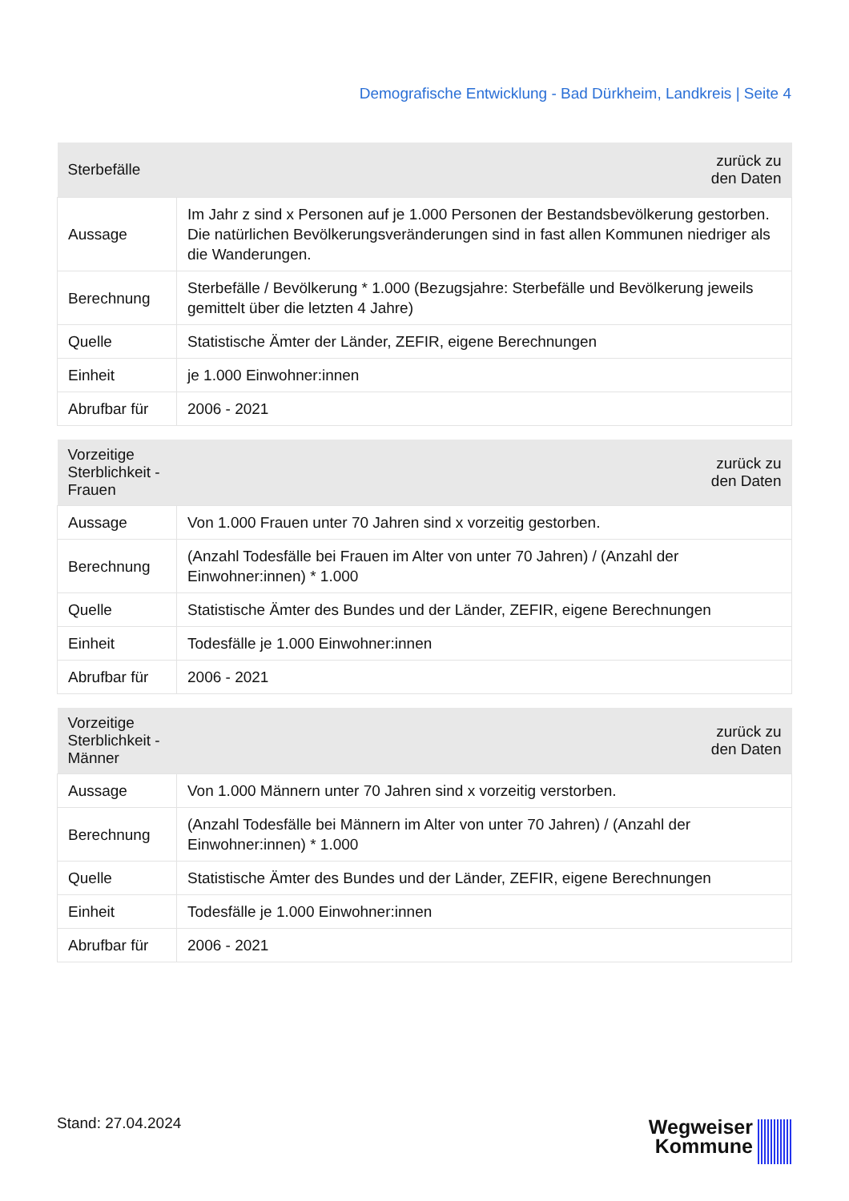Demografische Entwicklung - Bad Dürkheim, Landkreis | Seite 4
| Sterbefälle | zurück zu den Daten |
| --- | --- |
| Aussage | Im Jahr z sind x Personen auf je 1.000 Personen der Bestandsbevölkerung gestorben. Die natürlichen Bevölkerungsveränderungen sind in fast allen Kommunen niedriger als die Wanderungen. |
| Berechnung | Sterbefälle / Bevölkerung * 1.000 (Bezugsjahre: Sterbefälle und Bevölkerung jeweils gemittelt über die letzten 4 Jahre) |
| Quelle | Statistische Ämter der Länder, ZEFIR, eigene Berechnungen |
| Einheit | je 1.000 Einwohner:innen |
| Abrufbar für | 2006 - 2021 |
| Vorzeitige Sterblichkeit - Frauen | zurück zu den Daten |
| --- | --- |
| Aussage | Von 1.000 Frauen unter 70 Jahren sind x vorzeitig gestorben. |
| Berechnung | (Anzahl Todesfälle bei Frauen im Alter von unter 70 Jahren) / (Anzahl der Einwohner:innen) * 1.000 |
| Quelle | Statistische Ämter des Bundes und der Länder, ZEFIR, eigene Berechnungen |
| Einheit | Todesfälle je 1.000 Einwohner:innen |
| Abrufbar für | 2006 - 2021 |
| Vorzeitige Sterblichkeit - Männer | zurück zu den Daten |
| --- | --- |
| Aussage | Von 1.000 Männern unter 70 Jahren sind x vorzeitig verstorben. |
| Berechnung | (Anzahl Todesfälle bei Männern im Alter von unter 70 Jahren) / (Anzahl der Einwohner:innen) * 1.000 |
| Quelle | Statistische Ämter des Bundes und der Länder, ZEFIR, eigene Berechnungen |
| Einheit | Todesfälle je 1.000 Einwohner:innen |
| Abrufbar für | 2006 - 2021 |
Stand: 27.04.2024
Wegweiser
Kommune